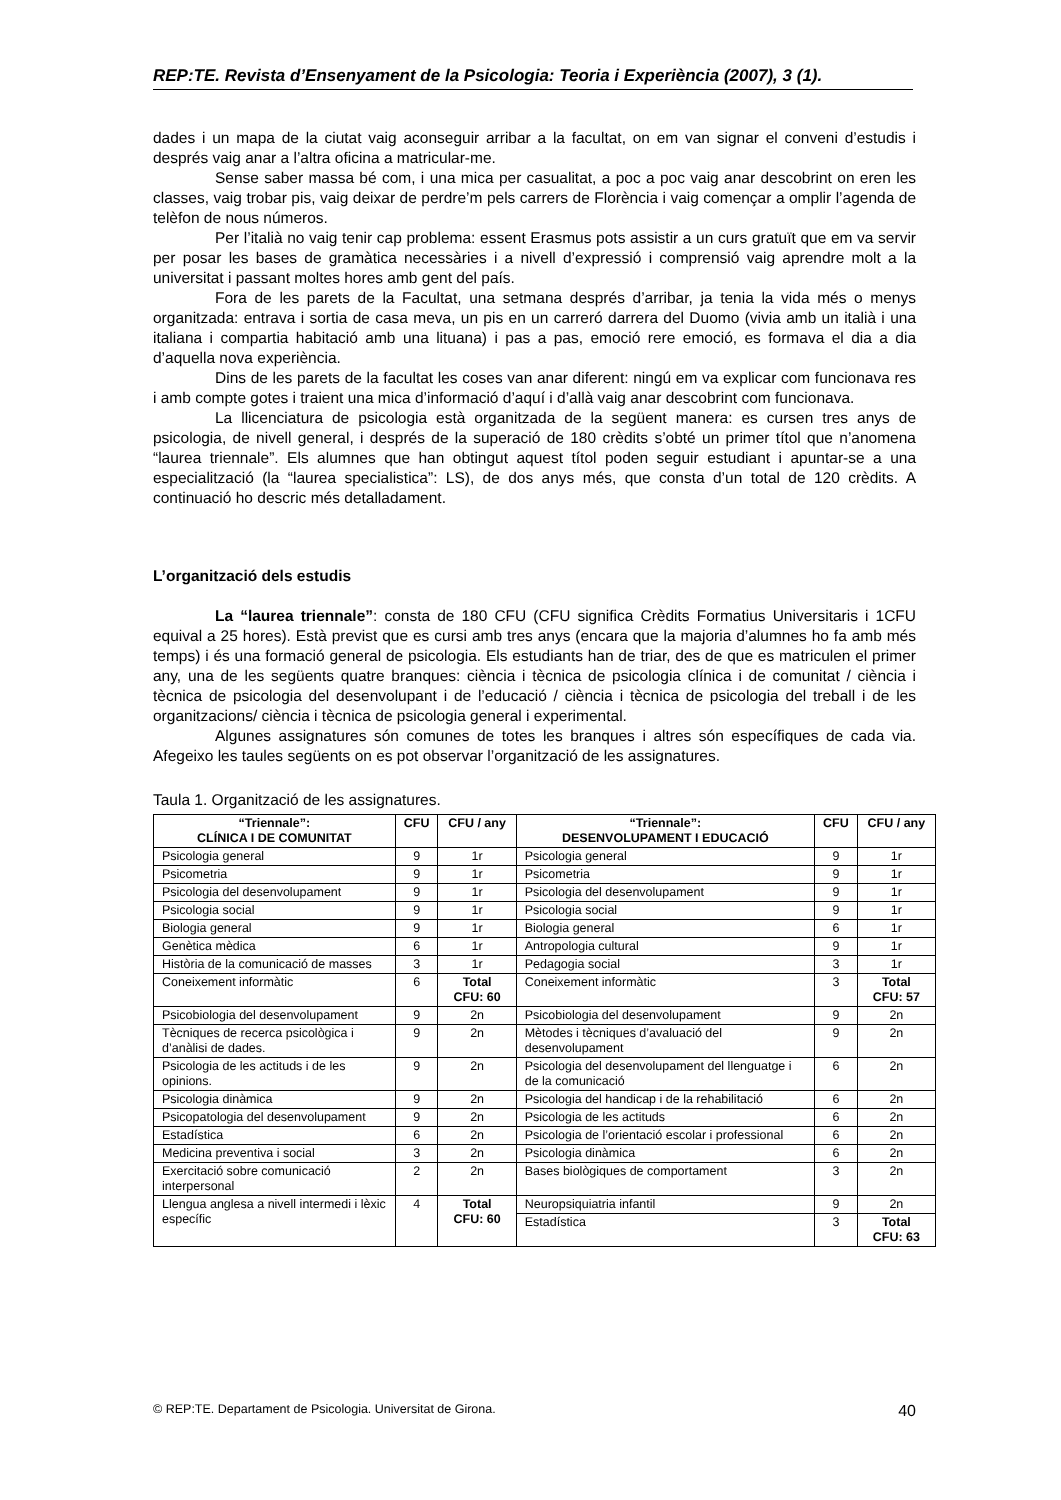REP:TE. Revista d’Ensenyament de la Psicologia: Teoria i Experiència (2007), 3 (1).
dades i un mapa de la ciutat vaig aconseguir arribar a la facultat, on em van signar el conveni d’estudis i després vaig anar a l’altra oficina a matricular-me.
Sense saber massa bé com, i una mica per casualitat, a poc a poc vaig anar descobrint on eren les classes, vaig trobar pis, vaig deixar de perdre’m pels carrers de Florència i vaig començar a omplir l’agenda de telèfon de nous números.
Per l’italià no vaig tenir cap problema: essent Erasmus pots assistir a un curs gratuït que em va servir per posar les bases de gramàtica necessàries i a nivell d’expressió i comprensió vaig aprendre molt a la universitat i passant moltes hores amb gent del país.
Fora de les parets de la Facultat, una setmana després d’arribar, ja tenia la vida més o menys organitzada: entrava i sortia de casa meva, un pis en un carreró darrera del Duomo (vivia amb un italià i una italiana i compartia habitació amb una lituana) i pas a pas, emoció rere emoció, es formava el dia a dia d’aquella nova experiència.
Dins de les parets de la facultat les coses van anar diferent: ningú em va explicar com funcionava res i amb compte gotes i traient una mica d’informació d’aquí i d’allà vaig anar descobrint com funcionava.
La llicenciatura de psicologia està organitzada de la següent manera: es cursen tres anys de psicologia, de nivell general, i després de la superació de 180 crèdits s’obté un primer títol que n’anomena “laurea triennale”. Els alumnes que han obtingut aquest títol poden seguir estudiant i apuntar-se a una especialització (la “laurea specialistica”: LS), de dos anys més, que consta d’un total de 120 crèdits. A continuació ho descric més detalladament.
L’organització dels estudis
La “laurea triennale”: consta de 180 CFU (CFU significa Crèdits Formatius Universitaris i 1CFU equival a 25 hores). Està previst que es cursi amb tres anys (encara que la majoria d’alumnes ho fa amb més temps) i és una formació general de psicologia. Els estudiants han de triar, des de que es matriculen el primer any, una de les següents quatre branques: ciència i tècnica de psicologia clínica i de comunitat / ciència i tècnica de psicologia del desenvolupant i de l’educació / ciència i tècnica de psicologia del treball i de les organitzacions/ ciència i tècnica de psicologia general i experimental.
Algunes assignatures són comunes de totes les branques i altres són específiques de cada via. Afegeixo les taules següents on es pot observar l’organització de les assignatures.
Taula 1. Organització de les assignatures.
| “Triennale”: CLÍNICA I DE COMUNITAT | CFU | CFU / any | “Triennale”: DESENVOLUPAMENT I EDUCACIÓ | CFU | CFU / any |
| --- | --- | --- | --- | --- | --- |
| Psicologia general | 9 | 1r | Psicologia general | 9 | 1r |
| Psicometria | 9 | 1r | Psicometria | 9 | 1r |
| Psicologia del desenvolupament | 9 | 1r | Psicologia del desenvolupament | 9 | 1r |
| Psicologia social | 9 | 1r | Psicologia social | 9 | 1r |
| Biologia general | 9 | 1r | Biologia general | 6 | 1r |
| Genètica mèdica | 6 | 1r | Antropologia cultural | 9 | 1r |
| Història de la comunicació de masses | 3 | 1r | Pedagogia social | 3 | 1r |
| Coneixement informàtic | 6 | Total CFU: 60 | Coneixement informàtic | 3 | Total CFU: 57 |
| Psicobiologia del desenvolupament | 9 | 2n | Psicobiologia del desenvolupament | 9 | 2n |
| Tècniques de recerca psicològica i d’anàlisi de dades. | 9 | 2n | Mètodes i tècniques d’avaluació del desenvolupament | 9 | 2n |
| Psicologia de les actituds i de les opinions. | 9 | 2n | Psicologia del desenvolupament del llenguatge i de la comunicació | 6 | 2n |
| Psicologia dinàmica | 9 | 2n | Psicologia del handicap i de la rehabilitació | 6 | 2n |
| Psicopatologia del desenvolupament | 9 | 2n | Psicologia de les actituds | 6 | 2n |
| Estadística | 6 | 2n | Psicologia de l’orientació escolar i professional | 6 | 2n |
| Medicina preventiva i social | 3 | 2n | Psicologia dinàmica | 6 | 2n |
| Exercitació sobre comunicació interpersonal | 2 | 2n | Bases biològiques de comportament | 3 | 2n |
| Llengua anglesa a nivell intermedi i lèxic específic | 4 | Total CFU: 60 | Neuropsiquiatria infantil | 9 | 2n |
| | | | Estadística | 3 | Total CFU: 63 |
© REP:TE. Departament de Psicologia. Universitat de Girona. 40